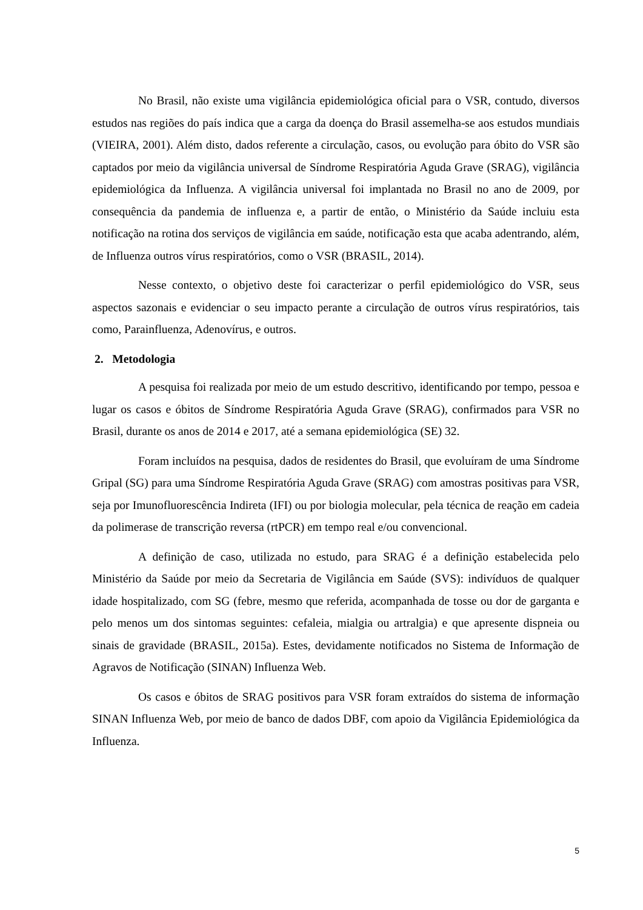No Brasil, não existe uma vigilância epidemiológica oficial para o VSR, contudo, diversos estudos nas regiões do país indica que a carga da doença do Brasil assemelha-se aos estudos mundiais (VIEIRA, 2001). Além disto, dados referente a circulação, casos, ou evolução para óbito do VSR são captados por meio da vigilância universal de Síndrome Respiratória Aguda Grave (SRAG), vigilância epidemiológica da Influenza. A vigilância universal foi implantada no Brasil no ano de 2009, por consequência da pandemia de influenza e, a partir de então, o Ministério da Saúde incluiu esta notificação na rotina dos serviços de vigilância em saúde, notificação esta que acaba adentrando, além, de Influenza outros vírus respiratórios, como o VSR (BRASIL, 2014).
Nesse contexto, o objetivo deste foi caracterizar o perfil epidemiológico do VSR, seus aspectos sazonais e evidenciar o seu impacto perante a circulação de outros vírus respiratórios, tais como, Parainfluenza, Adenovírus, e outros.
2. Metodologia
A pesquisa foi realizada por meio de um estudo descritivo, identificando por tempo, pessoa e lugar os casos e óbitos de Síndrome Respiratória Aguda Grave (SRAG), confirmados para VSR no Brasil, durante os anos de 2014 e 2017, até a semana epidemiológica (SE) 32.
Foram incluídos na pesquisa, dados de residentes do Brasil, que evoluíram de uma Síndrome Gripal (SG) para uma Síndrome Respiratória Aguda Grave (SRAG) com amostras positivas para VSR, seja por Imunofluorescência Indireta (IFI) ou por biologia molecular, pela técnica de reação em cadeia da polimerase de transcrição reversa (rtPCR) em tempo real e/ou convencional.
A definição de caso, utilizada no estudo, para SRAG é a definição estabelecida pelo Ministério da Saúde por meio da Secretaria de Vigilância em Saúde (SVS): indivíduos de qualquer idade hospitalizado, com SG (febre, mesmo que referida, acompanhada de tosse ou dor de garganta e pelo menos um dos sintomas seguintes: cefaleia, mialgia ou artralgia) e que apresente dispneia ou sinais de gravidade (BRASIL, 2015a). Estes, devidamente notificados no Sistema de Informação de Agravos de Notificação (SINAN) Influenza Web.
Os casos e óbitos de SRAG positivos para VSR foram extraídos do sistema de informação SINAN Influenza Web, por meio de banco de dados DBF, com apoio da Vigilância Epidemiológica da Influenza.
5